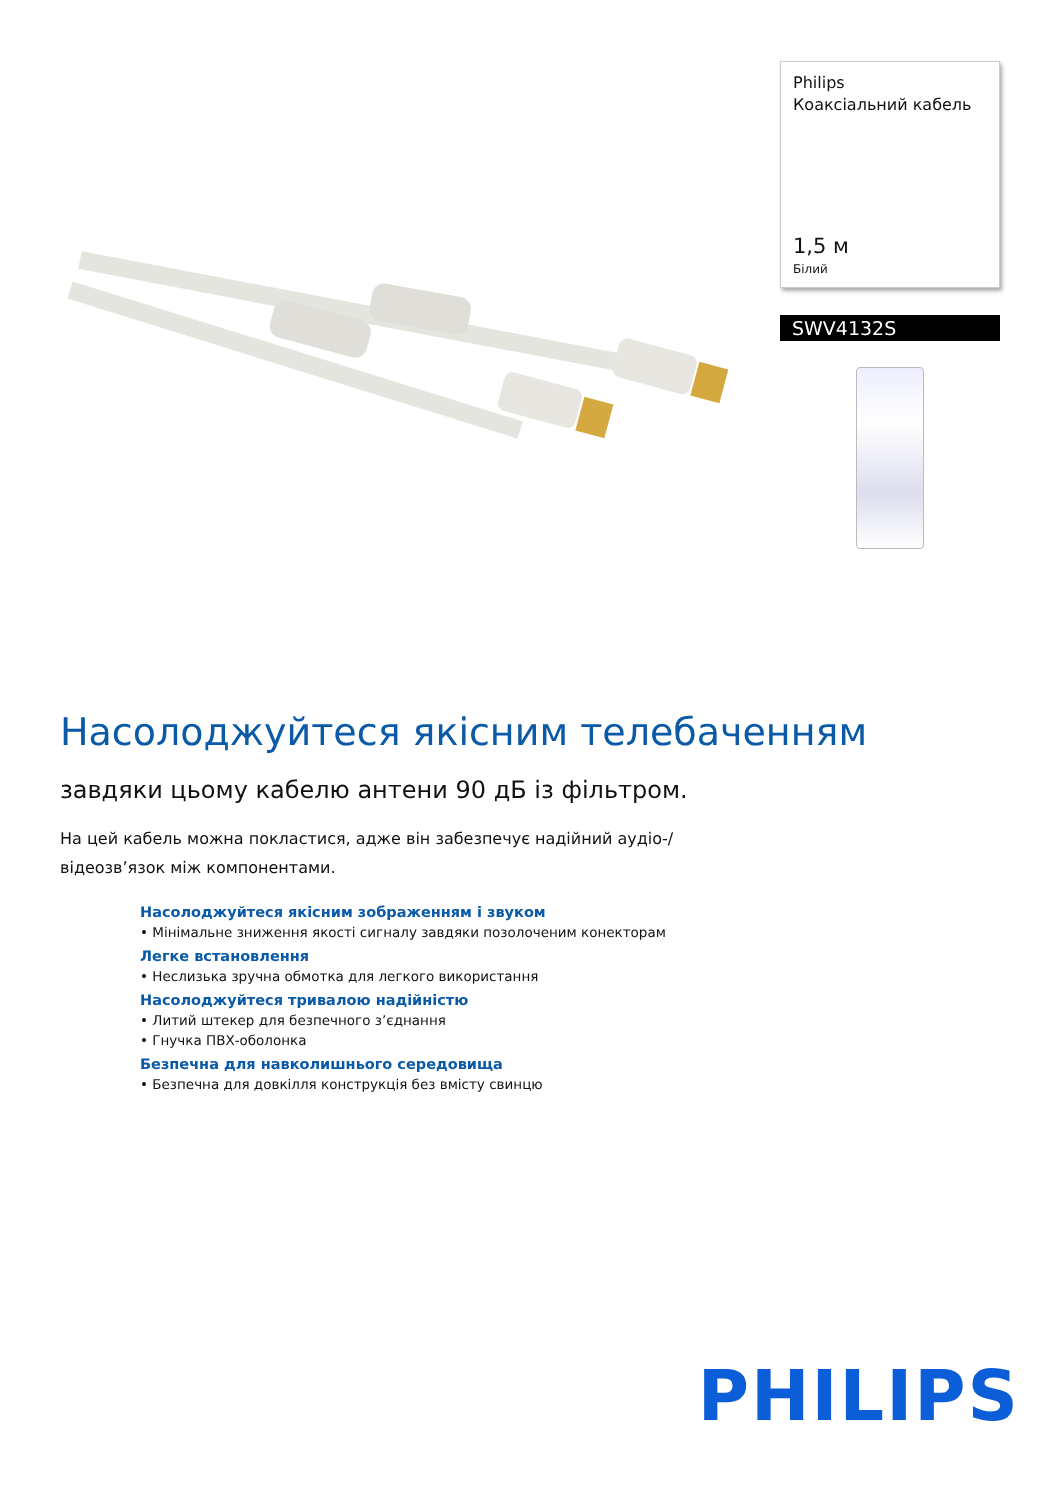Philips
Коаксіальний кабель
1,5 м
Білий
SWV4132S
Насолоджуйтеся якісним телебаченням
завдяки цьому кабелю антени 90 дБ із фільтром.
На цей кабель можна покластися, адже він забезпечує надійний аудіо-/відеозв’язок між компонентами.
Насолоджуйтеся якісним зображенням і звуком
• Мінімальне зниження якості сигналу завдяки позолоченим конекторам
Легке встановлення
• Неслизька зручна обмотка для легкого використання
Насолоджуйтеся тривалою надійністю
• Литий штекер для безпечного з’єднання
• Гнучка ПВХ-оболонка
Безпечна для навколишнього середовища
• Безпечна для довкілля конструкція без вмісту свинцю
PHILIPS